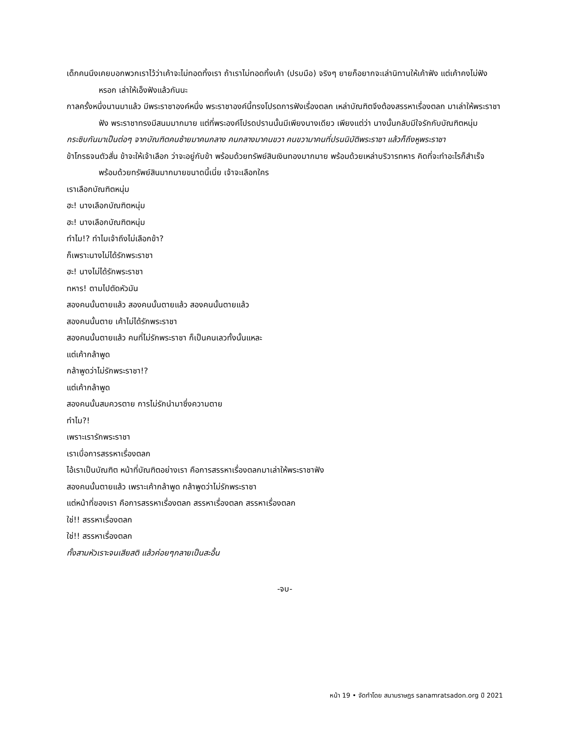เด็กคนนึงเคยบอกพวกเราไว้ว่าเค้าจะไม่ทอดทิ้งเรา ถ้าเราไม่ทอดทิ้งเค้า (ปรบมือ) จริงๆ ยายก็อยากจะเล่านิทานให้เค้าฟัง แต่เค้าคงไม่ฟังหรอก เล่าให้เอ็งฟังแล้วกันนะ
กาลครั้งหนึ่งนานมาแล้ว มีพระราชาองค์หนึ่ง พระราชาองค์นี้ทรงโปรดการฟังเรื่องตลก เหล่าบัณฑิตจึงต้องสรรหาเรื่องตลก มาเล่าให้พระราชาฟัง พระราชาทรงมีสนมมากมาย แต่ที่พระองค์โปรดปรานนั้นมีเพียงนางเดียว เพียงแต่ว่า นางนั้นกลับมีใจรักกับบัณฑิตหนุ่ม
กระซิบกันมาเป็นต่อๆ จากบัณฑิตคนซ้ายมาคนกลาง คนกลางมาคนขวา คนขวามาคนที่ปรนนิบัติพระราชา แล้วก็ถึงหูพระราชา
ข้าโกรธจนตัวสั่น ข้าจะให้เจ้าเลือก ว่าจะอยู่กับข้า พร้อมด้วยทรัพย์สินเงินทองมากมาย พร้อมด้วยเหล่าบริวารทหาร คิดที่จะทำอะไรก็สำเร็จ พร้อมด้วยทรัพย์สินมากมายขนาดนี้เนี่ย เจ้าจะเลือกใคร
เราเลือกบัณฑิตหนุ่ม
ฮะ! นางเลือกบัณฑิตหนุ่ม
ฮะ! นางเลือกบัณฑิตหนุ่ม
ทำไม!? ทำไมเจ้าถึงไม่เลือกข้า?
ก็เพราะนางไม่ได้รักพระราชา
ฮะ! นางไม่ได้รักพระราชา
ทหาร! ตามไปตัดหัวมัน
สองคนนั้นตายแล้ว สองคนนั้นตายแล้ว สองคนนั้นตายแล้ว
สองคนนั้นตาย เค้าไม่ได้รักพระราชา
สองคนนั้นตายแล้ว คนที่ไม่รักพระราชา ก็เป็นคนเลวทั้งนั้นแหละ
แต่เค้ากล้าพูด
กล้าพูดว่าไม่รักพระราชา!?
แต่เค้ากล้าพูด
สองคนนั้นสมควรตาย การไม่รักนำมาซึ่งความตาย
ทำไม?!
เพราะเรารักพระราชา
เราเบื่อการสรรหาเรื่องตลก
ไอ้เราเป็นบัณฑิต หน้าที่บัณฑิตอย่างเรา คือการสรรหาเรื่องตลกมาเล่าให้พระราชาฟัง
สองคนนั้นตายแล้ว เพราะเค้ากล้าพูด กล้าพูดว่าไม่รักพระราชา
แต่หน้าที่ของเรา คือการสรรหาเรื่องตลก สรรหาเรื่องตลก สรรหาเรื่องตลก
ใช่!! สรรหาเรื่องตลก
ใช่!! สรรหาเรื่องตลก
ทั้งสามหัวเราะจนเสียสติ แล้วค่อยๆกลายเป็นสะอื้น
-จบ-
หน้า 19 • จัดทำโดย สนามราษฎร sanamratsadon.org ปี 2021